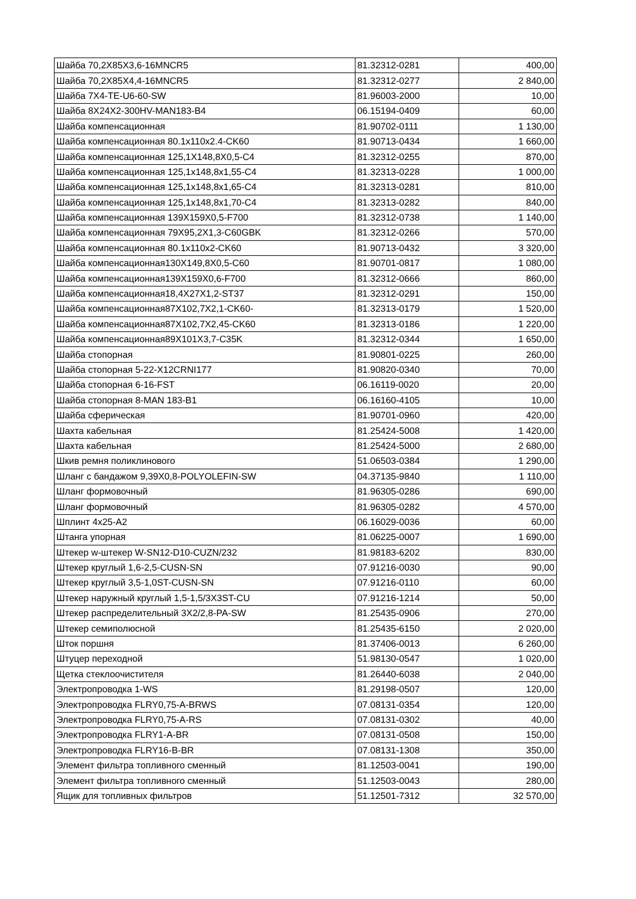| Шайба 70,2X85X3,6-16MNCR5 | 81.32312-0281 | 400,00 |
| Шайба 70,2X85X4,4-16MNCR5 | 81.32312-0277 | 2 840,00 |
| Шайба 7X4-TE-U6-60-SW | 81.96003-2000 | 10,00 |
| Шайба 8X24X2-300HV-MAN183-B4 | 06.15194-0409 | 60,00 |
| Шайба компенсационная | 81.90702-0111 | 1 130,00 |
| Шайба компенсационная 80.1x110x2.4-CK60 | 81.90713-0434 | 1 660,00 |
| Шайба компенсационная 125,1X148,8X0,5-C4 | 81.32312-0255 | 870,00 |
| Шайба компенсационная 125,1x148,8x1,55-C4 | 81.32313-0228 | 1 000,00 |
| Шайба компенсационная 125,1x148,8x1,65-C4 | 81.32313-0281 | 810,00 |
| Шайба компенсационная 125,1x148,8x1,70-C4 | 81.32313-0282 | 840,00 |
| Шайба компенсационная 139X159X0,5-F700 | 81.32312-0738 | 1 140,00 |
| Шайба компенсационная 79X95,2X1,3-C60GBK | 81.32312-0266 | 570,00 |
| Шайба компенсационная 80.1x110x2-CK60 | 81.90713-0432 | 3 320,00 |
| Шайба компенсационная130X149,8X0,5-C60 | 81.90701-0817 | 1 080,00 |
| Шайба компенсационная139X159X0,6-F700 | 81.32312-0666 | 860,00 |
| Шайба компенсационная18,4X27X1,2-ST37 | 81.32312-0291 | 150,00 |
| Шайба компенсационная87X102,7X2,1-CK60- | 81.32313-0179 | 1 520,00 |
| Шайба компенсационная87X102,7X2,45-CK60 | 81.32313-0186 | 1 220,00 |
| Шайба компенсационная89X101X3,7-C35K | 81.32312-0344 | 1 650,00 |
| Шайба стопорная | 81.90801-0225 | 260,00 |
| Шайба стопорная 5-22-X12CRNI177 | 81.90820-0340 | 70,00 |
| Шайба стопорная 6-16-FST | 06.16119-0020 | 20,00 |
| Шайба стопорная 8-MAN 183-B1 | 06.16160-4105 | 10,00 |
| Шайба сферическая | 81.90701-0960 | 420,00 |
| Шахта кабельная | 81.25424-5008 | 1 420,00 |
| Шахта кабельная | 81.25424-5000 | 2 680,00 |
| Шкив ремня поликлинового | 51.06503-0384 | 1 290,00 |
| Шланг с бандажом 9,39X0,8-POLYOLEFIN-SW | 04.37135-9840 | 1 110,00 |
| Шланг формовочный | 81.96305-0286 | 690,00 |
| Шланг формовочный | 81.96305-0282 | 4 570,00 |
| Шплинт 4x25-A2 | 06.16029-0036 | 60,00 |
| Штанга упорная | 81.06225-0007 | 1 690,00 |
| Штекер w-штекер W-SN12-D10-CUZN/232 | 81.98183-6202 | 830,00 |
| Штекер круглый 1,6-2,5-CUSN-SN | 07.91216-0030 | 90,00 |
| Штекер круглый 3,5-1,0ST-CUSN-SN | 07.91216-0110 | 60,00 |
| Штекер наружный круглый 1,5-1,5/3X3ST-CU | 07.91216-1214 | 50,00 |
| Штекер распределительный 3X2/2,8-PA-SW | 81.25435-0906 | 270,00 |
| Штекер семиполюсной | 81.25435-6150 | 2 020,00 |
| Шток поршня | 81.37406-0013 | 6 260,00 |
| Штуцер переходной | 51.98130-0547 | 1 020,00 |
| Щетка стеклоочистителя | 81.26440-6038 | 2 040,00 |
| Электропроводка 1-WS | 81.29198-0507 | 120,00 |
| Электропроводка FLRY0,75-A-BRWS | 07.08131-0354 | 120,00 |
| Электропроводка FLRY0,75-A-RS | 07.08131-0302 | 40,00 |
| Электропроводка FLRY1-A-BR | 07.08131-0508 | 150,00 |
| Электропроводка FLRY16-B-BR | 07.08131-1308 | 350,00 |
| Элемент фильтра топливного сменный | 81.12503-0041 | 190,00 |
| Элемент фильтра топливного сменный | 51.12503-0043 | 280,00 |
| Ящик для топливных фильтров | 51.12501-7312 | 32 570,00 |